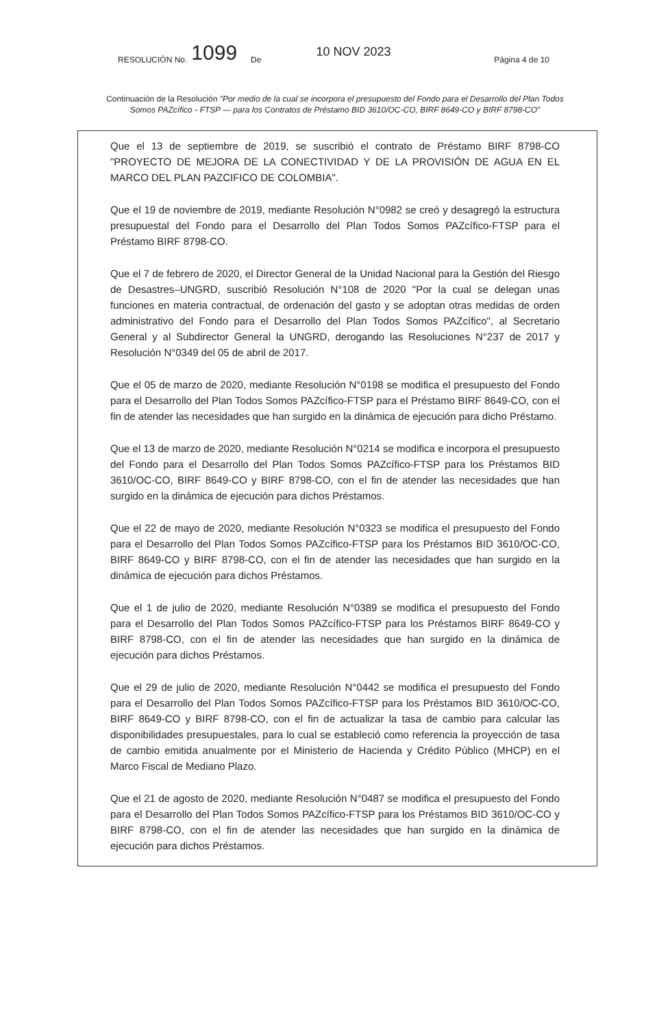RESOLUCIÓN No. 1099 De 10 NOV 2023 Página 4 de 10
Continuación de la Resolución "Por medio de la cual se incorpora el presupuesto del Fondo para el Desarrollo del Plan Todos Somos PAZcífico - FTSP — para los Contratos de Préstamo BID 3610/OC-CO, BIRF 8649-CO y BIRF 8798-CO"
Que el 13 de septiembre de 2019, se suscribió el contrato de Préstamo BIRF 8798-CO "PROYECTO DE MEJORA DE LA CONECTIVIDAD Y DE LA PROVISIÓN DE AGUA EN EL MARCO DEL PLAN PAZCIFICO DE COLOMBIA".
Que el 19 de noviembre de 2019, mediante Resolución N°0982 se creó y desagregó la estructura presupuestal del Fondo para el Desarrollo del Plan Todos Somos PAZcífico-FTSP para el Préstamo BIRF 8798-CO.
Que el 7 de febrero de 2020, el Director General de la Unidad Nacional para la Gestión del Riesgo de Desastres–UNGRD, suscribió Resolución N°108 de 2020 "Por la cual se delegan unas funciones en materia contractual, de ordenación del gasto y se adoptan otras medidas de orden administrativo del Fondo para el Desarrollo del Plan Todos Somos PAZcífico", al Secretario General y al Subdirector General la UNGRD, derogando las Resoluciones N°237 de 2017 y Resolución N°0349 del 05 de abril de 2017.
Que el 05 de marzo de 2020, mediante Resolución N°0198 se modifica el presupuesto del Fondo para el Desarrollo del Plan Todos Somos PAZcífico-FTSP para el Préstamo BIRF 8649-CO, con el fin de atender las necesidades que han surgido en la dinámica de ejecución para dicho Préstamo.
Que el 13 de marzo de 2020, mediante Resolución N°0214 se modifica e incorpora el presupuesto del Fondo para el Desarrollo del Plan Todos Somos PAZcífico-FTSP para los Préstamos BID 3610/OC-CO, BIRF 8649-CO y BIRF 8798-CO, con el fin de atender las necesidades que han surgido en la dinámica de ejecución para dichos Préstamos.
Que el 22 de mayo de 2020, mediante Resolución N°0323 se modifica el presupuesto del Fondo para el Desarrollo del Plan Todos Somos PAZcífico-FTSP para los Préstamos BID 3610/OC-CO, BIRF 8649-CO y BIRF 8798-CO, con el fin de atender las necesidades que han surgido en la dinámica de ejecución para dichos Préstamos.
Que el 1 de julio de 2020, mediante Resolución N°0389 se modifica el presupuesto del Fondo para el Desarrollo del Plan Todos Somos PAZcífico-FTSP para los Préstamos BIRF 8649-CO y BIRF 8798-CO, con el fin de atender las necesidades que han surgido en la dinámica de ejecución para dichos Préstamos.
Que el 29 de julio de 2020, mediante Resolución N°0442 se modifica el presupuesto del Fondo para el Desarrollo del Plan Todos Somos PAZcífico-FTSP para los Préstamos BID 3610/OC-CO, BIRF 8649-CO y BIRF 8798-CO, con el fin de actualizar la tasa de cambio para calcular las disponibilidades presupuestales, para lo cual se estableció como referencia la proyección de tasa de cambio emitida anualmente por el Ministerio de Hacienda y Crédito Público (MHCP) en el Marco Fiscal de Mediano Plazo.
Que el 21 de agosto de 2020, mediante Resolución N°0487 se modifica el presupuesto del Fondo para el Desarrollo del Plan Todos Somos PAZcífico-FTSP para los Préstamos BID 3610/OC-CO y BIRF 8798-CO, con el fin de atender las necesidades que han surgido en la dinámica de ejecución para dichos Préstamos.